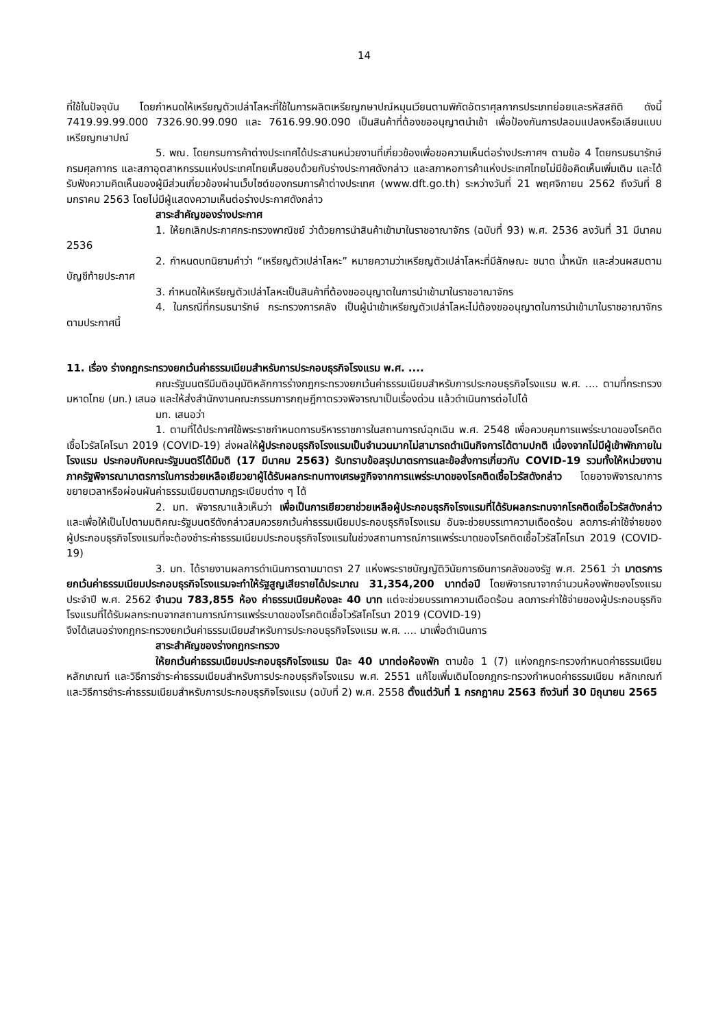14
ที่ใช้ในปัจจุบัน โดยกำหนดให้เหรียญตัวเปล่าโลหะที่ใช้ในการผลิตเหรียญกษาปณ์หมุนเวียนตามพิกัดอัตราศุลกากรประเภทย่อยและรหัสสถิติ ดังนี้ 7419.99.99.000 7326.90.99.090 และ 7616.99.90.090 เป็นสินค้าที่ต้องขออนุญาตนำเข้า เพื่อป้องกันการปลอมแปลงหรือเลียนแบบเหรียญกษาปณ์
5. พณ. โดยกรมการค้าต่างประเทศได้ประสานหน่วยงานที่เกี่ยวข้องเพื่อขอความเห็นต่อร่างประกาศฯ ตามข้อ 4 โดยกรมธนารักษ์ กรมศุลกากร และสภาอุตสาหกรรมแห่งประเทศไทยเห็นชอบด้วยกับร่างประกาศดังกล่าว และสภาหอการค้าแห่งประเทศไทยไม่มีข้อคิดเห็นเพิ่มเติม และได้รับฟังความคิดเห็นของผู้มีส่วนเกี่ยวข้องผ่านเว็บไซต์ของกรมการค้าต่างประเทศ (www.dft.go.th) ระหว่างวันที่ 21 พฤศจิกายน 2562 ถึงวันที่ 8 มกราคม 2563 โดยไม่มีผู้แสดงความเห็นต่อร่างประกาศดังกล่าว
สาระสำคัญของร่างประกาศ
1. ให้ยกเลิกประกาศกระทรวงพาณิชย์ ว่าด้วยการนำสินค้าเข้ามาในราชอาณาจักร (ฉบับที่ 93) พ.ศ. 2536 ลงวันที่ 31 มีนาคม 2536
2. กำหนดบทนิยามคำว่า “เหรียญตัวเปล่าโลหะ” หมายความว่าเหรียญตัวเปล่าโลหะที่มีลักษณะ ขนาด น้ำหนัก และส่วนผสมตามบัญชีท้ายประกาศ
3. กำหนดให้เหรียญตัวเปล่าโลหะเป็นสินค้าที่ต้องขออนุญาตในการนำเข้ามาในราชอาณาจักร
4. ในกรณีที่กรมธนารักษ์ กระทรวงการคลัง เป็นผู้นำเข้าเหรียญตัวเปล่าโลหะไม่ต้องขออนุญาตในการนำเข้ามาในราชอาณาจักรตามประกาศนี้
11. เรื่อง ร่างกฎกระทรวงยกเว้นค่าธรรมเนียมสำหรับการประกอบธุรกิจโรงแรม พ.ศ. ....
คณะรัฐมนตรีมีมติอนุมัติหลักการร่างกฎกระทรวงยกเว้นค่าธรรมเนียมสำหรับการประกอบธุรกิจโรงแรม พ.ศ. .... ตามที่กระทรวงมหาดไทย (มท.) เสนอ และให้ส่งสำนักงานคณะกรรมการกฤษฎีกาตรวจพิจารณาเป็นเรื่องด่วน แล้วดำเนินการต่อไปได้
มท. เสนอว่า
1. ตามที่ได้ประกาศใช้พระราชกำหนดการบริหารราชการในสถานการณ์ฉุกเฉิน พ.ศ. 2548 เพื่อควบคุมการแพร่ระบาดของโรคติดเชื้อไวรัสโคโรนา 2019 (COVID-19) ส่งผลให้ผู้ประกอบธุรกิจโรงแรมเป็นจำนวนมากไม่สามารถดำเนินกิจการได้ตามปกติ เนื่องจากไม่มีผู้เข้าพักภายในโรงแรม ประกอบกับคณะรัฐมนตรีได้มีมติ (17 มีนาคม 2563) รับทราบข้อสรุปมาตรการและข้อสั่งการเกี่ยวกับ COVID-19 รวมทั้งให้หน่วยงานภาครัฐพิจารณามาตรการในการช่วยเหลือเยียวยาผู้ได้รับผลกระทบทางเศรษฐกิจจากการแพร่ระบาดของโรคติดเชื้อไวรัสดังกล่าว โดยอาจพิจารณาการขยายเวลาหรือผ่อนผันค่าธรรมเนียมตามกฎระเบียบต่าง ๆ ได้
2. มท. พิจารณาแล้วเห็นว่า เพื่อเป็นการเยียวยาช่วยเหลือผู้ประกอบธุรกิจโรงแรมที่ได้รับผลกระทบจากโรคติดเชื้อไวรัสดังกล่าว และเพื่อให้เป็นไปตามมติคณะรัฐมนตรีดังกล่าวสมควรยกเว้นค่าธรรมเนียมประกอบธุรกิจโรงแรม อันจะช่วยบรรเทาความเดือดร้อน ลดภาระค่าใช้จ่ายของผู้ประกอบธุรกิจโรงแรมที่จะต้องชำระค่าธรรมเนียมประกอบธุรกิจโรงแรมในช่วงสถานการณ์การแพร่ระบาดของโรคติดเชื้อไวรัสโคโรนา 2019 (COVID-19)
3. มท. ได้รายงานผลการดำเนินการตามมาตรา 27 แห่งพระราชบัญญัติวินัยการเงินการคลังของรัฐ พ.ศ. 2561 ว่า มาตรการยกเว้นค่าธรรมเนียมประกอบธุรกิจโรงแรมจะทำให้รัฐสูญเสียรายได้ประมาณ 31,354,200 บาทต่อปี โดยพิจารณาจากจำนวนห้องพักของโรงแรมประจำปี พ.ศ. 2562 จำนวน 783,855 ห้อง ค่าธรรมเนียมห้องละ 40 บาท แต่จะช่วยบรรเทาความเดือดร้อน ลดภาระค่าใช้จ่ายของผู้ประกอบธุรกิจโรงแรมที่ได้รับผลกระทบจากสถานการณ์การแพร่ระบาดของโรคติดเชื้อไวรัสโคโรนา 2019 (COVID-19)
จึงได้เสนอร่างกฎกระทรวงยกเว้นค่าธรรมเนียมสำหรับการประกอบธุรกิจโรงแรม พ.ศ. .... มาเพื่อดำเนินการ
สาระสำคัญของร่างกฎกระทรวง
ให้ยกเว้นค่าธรรมเนียมประกอบธุรกิจโรงแรม ปีละ 40 บาทต่อห้องพัก ตามข้อ 1 (7) แห่งกฎกระทรวงกำหนดค่าธรรมเนียม หลักเกณฑ์ และวิธีการชำระค่าธรรมเนียมสำหรับการประกอบธุรกิจโรงแรม พ.ศ. 2551 แก้ไขเพิ่มเติมโดยกฎกระทรวงกำหนดค่าธรรมเนียม หลักเกณฑ์ และวิธีการชำระค่าธรรมเนียมสำหรับการประกอบธุรกิจโรงแรม (ฉบับที่ 2) พ.ศ. 2558 ตั้งแต่วันที่ 1 กรกฎาคม 2563 ถึงวันที่ 30 มิถุนายน 2565